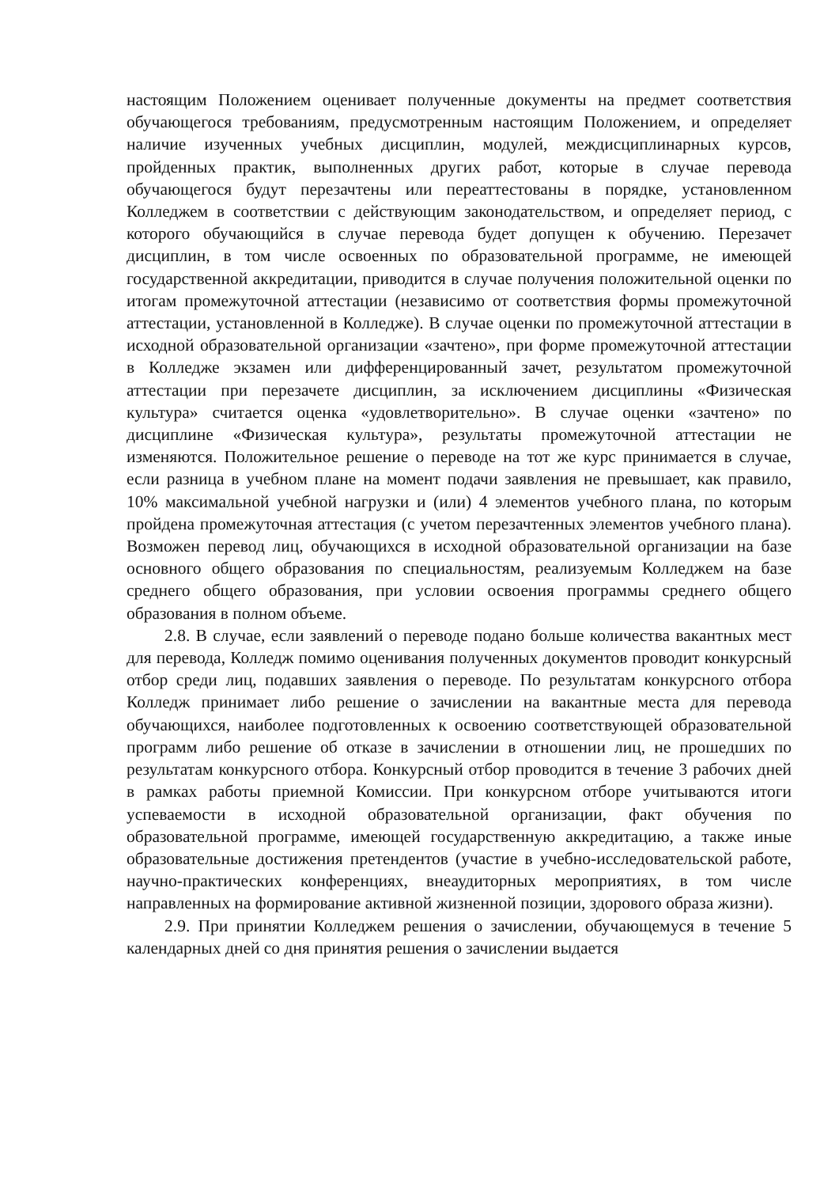настоящим Положением оценивает полученные документы на предмет соответствия обучающегося требованиям, предусмотренным настоящим Положением, и определяет наличие изученных учебных дисциплин, модулей, междисциплинарных курсов, пройденных практик, выполненных других работ, которые в случае перевода обучающегося будут перезачтены или переаттестованы в порядке, установленном Колледжем в соответствии с действующим законодательством, и определяет период, с которого обучающийся в случае перевода будет допущен к обучению. Перезачет дисциплин, в том числе освоенных по образовательной программе, не имеющей государственной аккредитации, приводится в случае получения положительной оценки по итогам промежуточной аттестации (независимо от соответствия формы промежуточной аттестации, установленной в Колледже). В случае оценки по промежуточной аттестации в исходной образовательной организации «зачтено», при форме промежуточной аттестации в Колледже экзамен или дифференцированный зачет, результатом промежуточной аттестации при перезачете дисциплин, за исключением дисциплины «Физическая культура» считается оценка «удовлетворительно». В случае оценки «зачтено» по дисциплине «Физическая культура», результаты промежуточной аттестации не изменяются. Положительное решение о переводе на тот же курс принимается в случае, если разница в учебном плане на момент подачи заявления не превышает, как правило, 10% максимальной учебной нагрузки и (или) 4 элементов учебного плана, по которым пройдена промежуточная аттестация (с учетом перезачтенных элементов учебного плана). Возможен перевод лиц, обучающихся в исходной образовательной организации на базе основного общего образования по специальностям, реализуемым Колледжем на базе среднего общего образования, при условии освоения программы среднего общего образования в полном объеме.
2.8. В случае, если заявлений о переводе подано больше количества вакантных мест для перевода, Колледж помимо оценивания полученных документов проводит конкурсный отбор среди лиц, подавших заявления о переводе. По результатам конкурсного отбора Колледж принимает либо решение о зачислении на вакантные места для перевода обучающихся, наиболее подготовленных к освоению соответствующей образовательной программ либо решение об отказе в зачислении в отношении лиц, не прошедших по результатам конкурсного отбора. Конкурсный отбор проводится в течение 3 рабочих дней в рамках работы приемной Комиссии. При конкурсном отборе учитываются итоги успеваемости в исходной образовательной организации, факт обучения по образовательной программе, имеющей государственную аккредитацию, а также иные образовательные достижения претендентов (участие в учебно-исследовательской работе, научно-практических конференциях, внеаудиторных мероприятиях, в том числе направленных на формирование активной жизненной позиции, здорового образа жизни).
2.9. При принятии Колледжем решения о зачислении, обучающемуся в течение 5 календарных дней со дня принятия решения о зачислении выдается